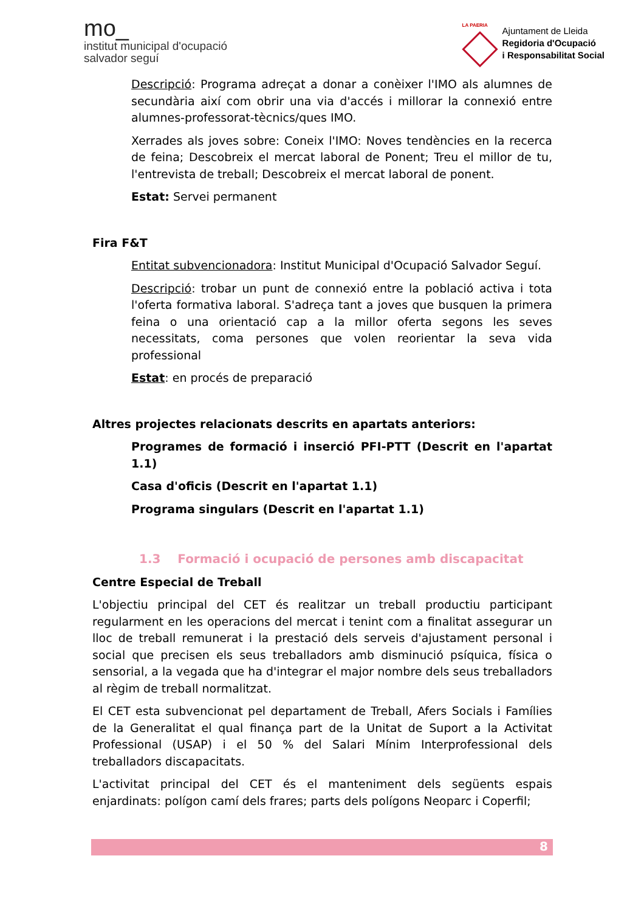mo_
institut municipal d'ocupació
salvador seguí
LA PAERIA
Ajuntament de Lleida
Regidoria d'Ocupació
i Responsabilitat Social
Descripció: Programa adreçat a donar a conèixer l'IMO als alumnes de secundària així com obrir una via d'accés i millorar la connexió entre alumnes-professorat-tècnics/ques IMO.
Xerrades als joves sobre: Coneix l'IMO: Noves tendències en la recerca de feina; Descobreix el mercat laboral de Ponent; Treu el millor de tu, l'entrevista de treball; Descobreix el mercat laboral de ponent.
Estat: Servei permanent
Fira F&T
Entitat subvencionadora: Institut Municipal d'Ocupació Salvador Seguí.
Descripció: trobar un punt de connexió entre la població activa i tota l'oferta formativa laboral. S'adreça tant a joves que busquen la primera feina o una orientació cap a la millor oferta segons les seves necessitats, coma persones que volen reorientar la seva vida professional
Estat: en procés de preparació
Altres projectes relacionats descrits en apartats anteriors:
Programes de formació i inserció PFI-PTT (Descrit en l'apartat 1.1)
Casa d'oficis (Descrit en l'apartat 1.1)
Programa singulars (Descrit en l'apartat 1.1)
1.3 Formació i ocupació de persones amb discapacitat
Centre Especial de Treball
L'objectiu principal del CET és realitzar un treball productiu participant regularment en les operacions del mercat i tenint com a finalitat assegurar un lloc de treball remunerat i la prestació dels serveis d'ajustament personal i social que precisen els seus treballadors amb disminució psíquica, física o sensorial, a la vegada que ha d'integrar el major nombre dels seus treballadors al règim de treball normalitzat.
El CET esta subvencionat pel departament de Treball, Afers Socials i Famílies de la Generalitat el qual finança part de la Unitat de Suport a la Activitat Professional (USAP) i el 50 % del Salari Mínim Interprofessional dels treballadors discapacitats.
L'activitat principal del CET és el manteniment dels següents espais enjardinats: polígon camí dels frares; parts dels polígons Neoparc i Coperfil;
8